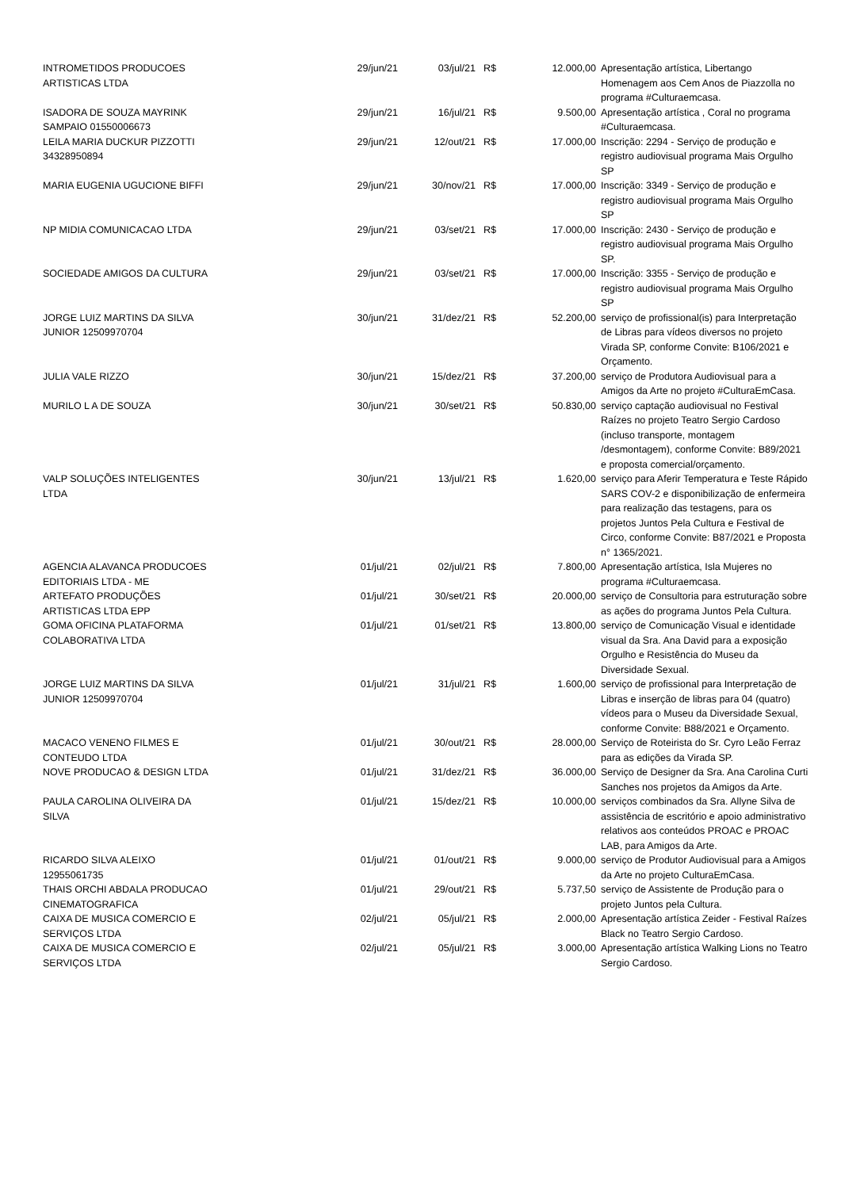| INTROMETIDOS PRODUCOES ARTISTICAS LTDA | 29/jun/21 | 03/jul/21 | R$ | 12.000,00 | Apresentação artística, Libertango Homenagem aos Cem Anos de Piazzolla no programa #Culturaemcasa. |
| ISADORA DE SOUZA MAYRINK SAMPAIO 01550006673 | 29/jun/21 | 16/jul/21 | R$ | 9.500,00 | Apresentação artística , Coral no programa #Culturaemcasa. |
| LEILA MARIA DUCKUR PIZZOTTI 34328950894 | 29/jun/21 | 12/out/21 | R$ | 17.000,00 | Inscrição: 2294 - Serviço de produção e registro audiovisual programa Mais Orgulho SP |
| MARIA EUGENIA UGUCIONE BIFFI | 29/jun/21 | 30/nov/21 | R$ | 17.000,00 | Inscrição: 3349 - Serviço de produção e registro audiovisual programa Mais Orgulho SP |
| NP MIDIA COMUNICACAO LTDA | 29/jun/21 | 03/set/21 | R$ | 17.000,00 | Inscrição: 2430 - Serviço de produção e registro audiovisual programa Mais Orgulho SP. |
| SOCIEDADE AMIGOS DA CULTURA | 29/jun/21 | 03/set/21 | R$ | 17.000,00 | Inscrição: 3355 - Serviço de produção e registro audiovisual programa Mais Orgulho SP |
| JORGE LUIZ MARTINS DA SILVA JUNIOR 12509970704 | 30/jun/21 | 31/dez/21 | R$ | 52.200,00 | serviço de profissional(is) para Interpretação de Libras para vídeos diversos no projeto Virada SP, conforme Convite: B106/2021 e Orçamento. |
| JULIA VALE RIZZO | 30/jun/21 | 15/dez/21 | R$ | 37.200,00 | serviço de Produtora Audiovisual para a Amigos da Arte no projeto #CulturaEmCasa. |
| MURILO L A DE SOUZA | 30/jun/21 | 30/set/21 | R$ | 50.830,00 | serviço captação audiovisual no Festival Raízes no projeto Teatro Sergio Cardoso (incluso transporte, montagem /desmontagem), conforme Convite: B89/2021 e proposta comercial/orçamento. |
| VALP SOLUÇÕES INTELIGENTES LTDA | 30/jun/21 | 13/jul/21 | R$ | 1.620,00 | serviço para Aferir Temperatura e Teste Rápido SARS COV-2 e disponibilização de enfermeira para realização das testagens, para os projetos Juntos Pela Cultura e Festival de Circo, conforme Convite: B87/2021 e Proposta n° 1365/2021. |
| AGENCIA ALAVANCA PRODUCOES EDITORIAIS LTDA - ME | 01/jul/21 | 02/jul/21 | R$ | 7.800,00 | Apresentação artística, Isla Mujeres no programa #Culturaemcasa. |
| ARTEFATO PRODUÇÕES ARTISTICAS LTDA EPP | 01/jul/21 | 30/set/21 | R$ | 20.000,00 | serviço de Consultoria para estruturação sobre as ações do programa Juntos Pela Cultura. |
| GOMA OFICINA PLATAFORMA COLABORATIVA LTDA | 01/jul/21 | 01/set/21 | R$ | 13.800,00 | serviço de Comunicação Visual e identidade visual da Sra. Ana David para a exposição Orgulho e Resistência do Museu da Diversidade Sexual. |
| JORGE LUIZ MARTINS DA SILVA JUNIOR 12509970704 | 01/jul/21 | 31/jul/21 | R$ | 1.600,00 | serviço de profissional para Interpretação de Libras e inserção de libras para 04 (quatro) vídeos para o Museu da Diversidade Sexual, conforme Convite: B88/2021 e Orçamento. |
| MACACO VENENO FILMES E CONTEUDO LTDA | 01/jul/21 | 30/out/21 | R$ | 28.000,00 | Serviço de Roteirista do Sr. Cyro Leão Ferraz para as edições da Virada SP. |
| NOVE PRODUCAO & DESIGN LTDA | 01/jul/21 | 31/dez/21 | R$ | 36.000,00 | Serviço de Designer da Sra. Ana Carolina Curti Sanches nos projetos da Amigos da Arte. |
| PAULA CAROLINA OLIVEIRA DA SILVA | 01/jul/21 | 15/dez/21 | R$ | 10.000,00 | serviços combinados da Sra. Allyne Silva de assistência de escritório e apoio administrativo relativos aos conteúdos PROAC e PROAC LAB, para Amigos da Arte. |
| RICARDO SILVA ALEIXO 12955061735 | 01/jul/21 | 01/out/21 | R$ | 9.000,00 | serviço de Produtor Audiovisual para a Amigos da Arte no projeto CulturaEmCasa. |
| THAIS ORCHI ABDALA PRODUCAO CINEMATOGRAFICA | 01/jul/21 | 29/out/21 | R$ | 5.737,50 | serviço de Assistente de Produção para o projeto Juntos pela Cultura. |
| CAIXA DE MUSICA COMERCIO E SERVIÇOS LTDA | 02/jul/21 | 05/jul/21 | R$ | 2.000,00 | Apresentação artística Zeider - Festival Raízes Black no Teatro Sergio Cardoso. |
| CAIXA DE MUSICA COMERCIO E SERVIÇOS LTDA | 02/jul/21 | 05/jul/21 | R$ | 3.000,00 | Apresentação artística Walking Lions no Teatro Sergio Cardoso. |